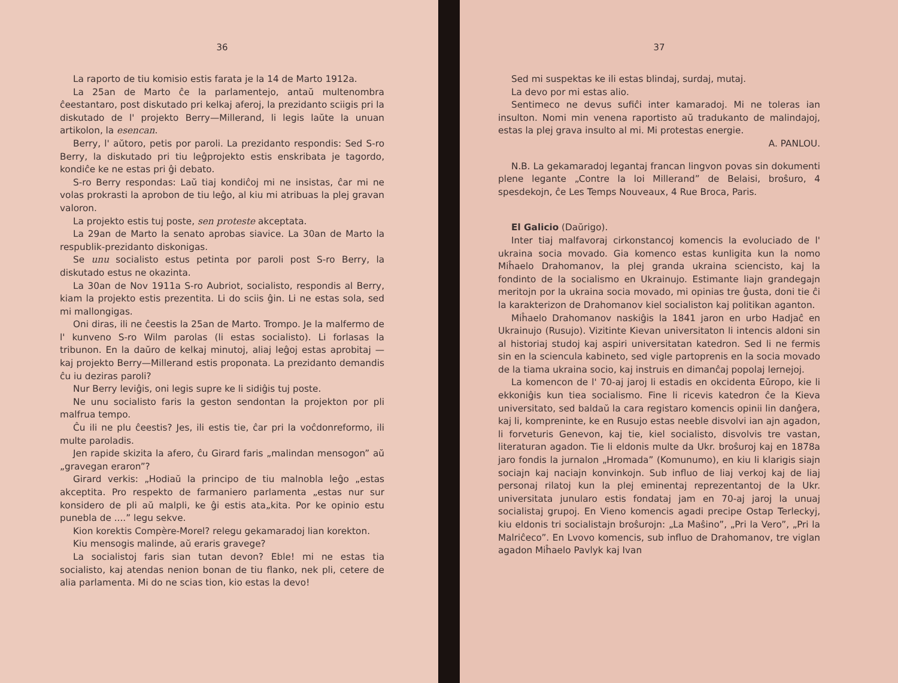36
La raporto de tiu komisio estis farata je la 14 de Marto 1912a.
La 25an de Marto ĉe la parlamentejo, antaŭ multenombra ĉeestantaro, post diskutado pri kelkaj aferoj, la prezidanto sciigis pri la diskutado de l' projekto Berry—Millerand, li legis laŭte la unuan artikolon, la esencan.
Berry, l' aŭtoro, petis por paroli. La prezidanto respondis: Sed S-ro Berry, la diskutado pri tiu leĝprojekto estis enskribata je tagordo, kondiĉe ke ne estas pri ĝi debato.
S-ro Berry respondas: Laŭ tiaj kondiĉoj mi ne insistas, ĉar mi ne volas prokrasti la aprobon de tiu leĝo, al kiu mi atribuas la plej gravan valoron.
La projekto estis tuj poste, sen proteste akceptata.
La 29an de Marto la senato aprobas siavice. La 30an de Marto la respublik-prezidanto diskonigas.
Se unu socialisto estus petinta por paroli post S-ro Berry, la diskutado estus ne okazinta.
La 30an de Nov 1911a S-ro Aubriot, socialisto, respondis al Berry, kiam la projekto estis prezentita. Li do sciis ĝin. Li ne estas sola, sed mi mallongigas.
Oni diras, ili ne ĉeestis la 25an de Marto. Trompo. Je la malfermo de l' kunveno S-ro Wilm parolas (li estas socialisto). Li forlasas la tribunon. En la daŭro de kelkaj minutoj, aliaj leĝoj estas aprobitaj — kaj projekto Berry—Millerand estis proponata. La prezidanto demandis ĉu iu deziras paroli?
Nur Berry leviĝis, oni legis supre ke li sidiĝis tuj poste.
Ne unu socialisto faris la geston sendontan la projekton por pli malfrua tempo.
Ĉu ili ne plu ĉeestis? Jes, ili estis tie, ĉar pri la voĉdonreformo, ili multe paroladis.
Jen rapide skizita la afero, ĉu Girard faris „malindan mensogon” aŭ „gravegan eraron”?
Girard verkis: „Hodiaŭ la principo de tiu malnobla leĝo „estas akceptita. Pro respekto de farmaniero parlamenta „estas nur sur konsidero de pli aŭ malpli, ke ĝi estis ata„kita. Por ke opinio estu punebla de ....” legu sekve.
Kion korektis Compère-Morel? relegu gekamaradoj lian korekton.
Kiu mensogis malinde, aŭ eraris gravege?
La socialistoj faris sian tutan devon? Eble! mi ne estas tia socialisto, kaj atendas nenion bonan de tiu flanko, nek pli, cetere de alia parlamenta. Mi do ne scias tion, kio estas la devo!
37
Sed mi suspektas ke ili estas blindaj, surdaj, mutaj.
La devo por mi estas alio.
Sentimeco ne devus sufiĉi inter kamaradoj. Mi ne toleras ian insulton. Nomi min venena raportisto aŭ tradukanto de malindajoj, estas la plej grava insulto al mi. Mi protestas energie.
A. PANLOU.
N.B. La gekamaradoj legantaj francan lingvon povas sin dokumenti plene legante „Contre la loi Millerand” de Belaisi, broŝuro, 4 spesdekojn, ĉe Les Temps Nouveaux, 4 Rue Broca, Paris.
El Galicio (Daŭrigo).
Inter tiaj malfavoraj cirkonstancoj komencis la evoluciado de l' ukraina socia movado. Gia komenco estas kunligita kun la nomo Miĥaelo Drahomanov, la plej granda ukraina sciencisto, kaj la fondinto de la socialismo en Ukrainujo. Estimante liajn grandegajn meritojn por la ukraina socia movado, mi opinias tre ĝusta, doni tie ĉi la karakterizon de Drahomanov kiel socialiston kaj politikan aganton.
Miĥaelo Drahomanov naskiĝis la 1841 jaron en urbo Hadjaĉ en Ukrainujo (Rusujo). Vizitinte Kievan universitaton li intencis aldoni sin al historiaj studoj kaj aspiri universitatan katedron. Sed li ne fermis sin en la sciencula kabineto, sed vigle partoprenis en la socia movado de la tiama ukraina socio, kaj instruis en dimanĉaj popolaj lernejoj.
La komencon de l' 70-aj jaroj li estadis en okcidenta Eŭropo, kie li ekkoniĝis kun tiea socialismo. Fine li ricevis katedron ĉe la Kieva universitato, sed baldaŭ la cara registaro komencis opinii lin danĝera, kaj li, kompreninte, ke en Rusujo estas neeble disvolvi ian ajn agadon, li forveturis Genevon, kaj tie, kiel socialisto, disvolvis tre vastan, literaturan agadon. Tie li eldonis multe da Ukr. broŝuroj kaj en 1878a jaro fondis la jurnalon „Hromada” (Komunumo), en kiu li klarigis siajn sociajn kaj naciajn konvinkojn. Sub influo de liaj verkoj kaj de liaj personaj rilatoj kun la plej eminentaj reprezentantoj de la Ukr. universitata junularo estis fondataj jam en 70-aj jaroj la unuaj socialistaj grupoj. En Vieno komencis agadi precipe Ostap Terleckyj, kiu eldonis tri socialistajn broŝurojn: „La Maŝino”, „Pri la Vero”, „Pri la Malriĉeco”. En Lvovo komencis, sub influo de Drahomanov, tre viglan agadon Miĥaelo Pavlyk kaj Ivan